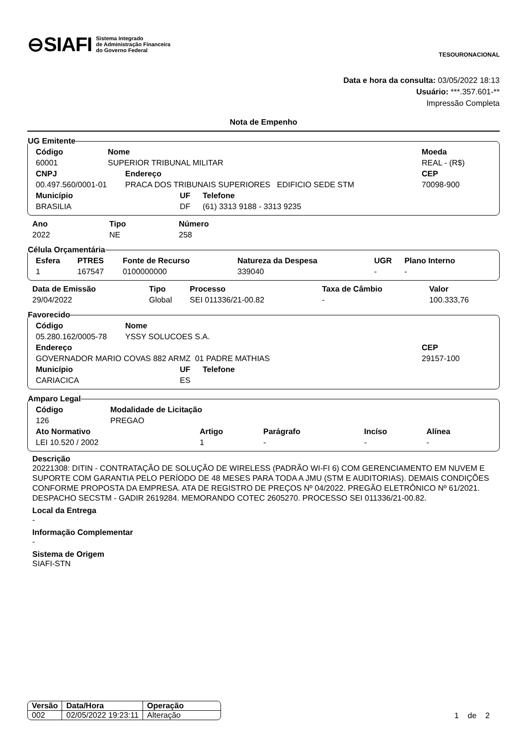⊖SIAFI Sistema Integrado
de Administração Financeira
do Governo Federal
TESOURONACIONAL
Data e hora da consulta: 03/05/2022 18:13
Usuário: ***.357.601-**
Impressão Completa
Nota de Empenho
UG Emitente
| Código | Nome | Moeda |
| 60001 | SUPERIOR TRIBUNAL MILITAR | REAL - (R$) |
| CNPJ | Endereço | CEP |
| 00.497.560/0001-01 | PRACA DOS TRIBUNAIS SUPERIORES EDIFICIO SEDE STM | 70098-900 |
| Município | UF | Telefone |
| BRASILIA | DF | (61) 3313 9188 - 3313 9235 |
| Ano | Tipo | Número |
| 2022 | NE | 258 |
Célula Orçamentária
| Esfera | PTRES | Fonte de Recurso | Natureza da Despesa | UGR | Plano Interno |
| 1 | 167547 | 0100000000 | 339040 | - | - |
| Data de Emissão | Tipo | Processo | Taxa de Câmbio | Valor |
| 29/04/2022 | Global | SEI 011336/21-00.82 | - | 100.333,76 |
Favorecido
| Código | Nome |
| 05.280.162/0005-78 | YSSY SOLUCOES S.A. |
| Endereço | CEP |
| GOVERNADOR MARIO COVAS 882 ARMZ 01 PADRE MATHIAS | 29157-100 |
| Município | UF | Telefone |
| CARIACICA | ES | |
Amparo Legal
| Código | Modalidade de Licitação |
| 126 | PREGAO |
| Ato Normativo | Artigo | Parágrafo | Incíso | Alínea |
| LEI 10.520 / 2002 | 1 | - | - | - |
Descrição
20221308: DITIN - CONTRATAÇÃO DE SOLUÇÃO DE WIRELESS (PADRÃO WI-FI 6) COM GERENCIAMENTO EM NUVEM E SUPORTE COM GARANTIA PELO PERÍODO DE 48 MESES PARA TODA A JMU (STM E AUDITORIAS). DEMAIS CONDIÇÕES CONFORME PROPOSTA DA EMPRESA. ATA DE REGISTRO DE PREÇOS Nº 04/2022. PREGÃO ELETRÔNICO Nº 61/2021. DESPACHO SECSTM - GADIR 2619284. MEMORANDO COTEC 2605270. PROCESSO SEI 011336/21-00.82.
Local da Entrega
-
Informação Complementar
-
Sistema de Origem
SIAFI-STN
| Versão | Data/Hora | Operação |
| 002 | 02/05/2022 19:23:11 | Alteração |
1 de 2